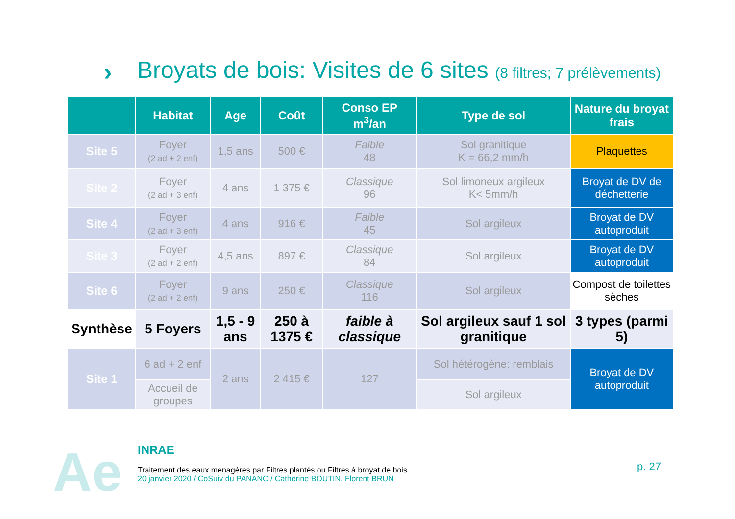›
Broyats de bois: Visites de 6 sites (8 filtres; 7 prélèvements)
| | Habitat | Age | Coût | Conso EP m<sup>3</sup>/an | Type de sol | Nature du broyat frais |
| --- | --- | --- | --- | --- | --- | --- |
| Site 5 | Foyer (2 ad + 2 enf) | 1,5 ans | 500 € | Faible 48 | Sol granitique K = 66,2 mm/h | Plaquettes |
| Site 2 | Foyer (2 ad + 3 enf) | 4 ans | 1 375 € | Classique 96 | Sol limoneux argileux K< 5mm/h | Broyat de DV de déchetterie |
| Site 4 | Foyer (2 ad + 3 enf) | 4 ans | 916 € | Faible 45 | Sol argileux | Broyat de DV autoproduit |
| Site 3 | Foyer (2 ad + 2 enf) | 4,5 ans | 897 € | Classique 84 | Sol argileux | Broyat de DV autoproduit |
| Site 6 | Foyer (2 ad + 2 enf) | 9 ans | 250 € | Classique 116 | Sol argileux | Compost de toilettes sèches |
| Synthèse | 5 Foyers | 1,5 - 9 ans | 250 à 1375 € | faible à classique | Sol argileux sauf 1 sol granitique | 3 types (parmi 5) |
| Site 1 | 6 ad + 2 enf | 2 ans | 2 415 € | 127 | Sol hétérogène: remblais | Broyat de DV autoproduit |
| | Accueil de groupes | | | | Sol argileux | |
Ae
INRAE
Traitement des eaux ménagères par Filtres plantés ou Filtres à broyat de bois
20 janvier 2020 / CoSuiv du PANANC / Catherine BOUTIN, Florent BRUN
p. 27